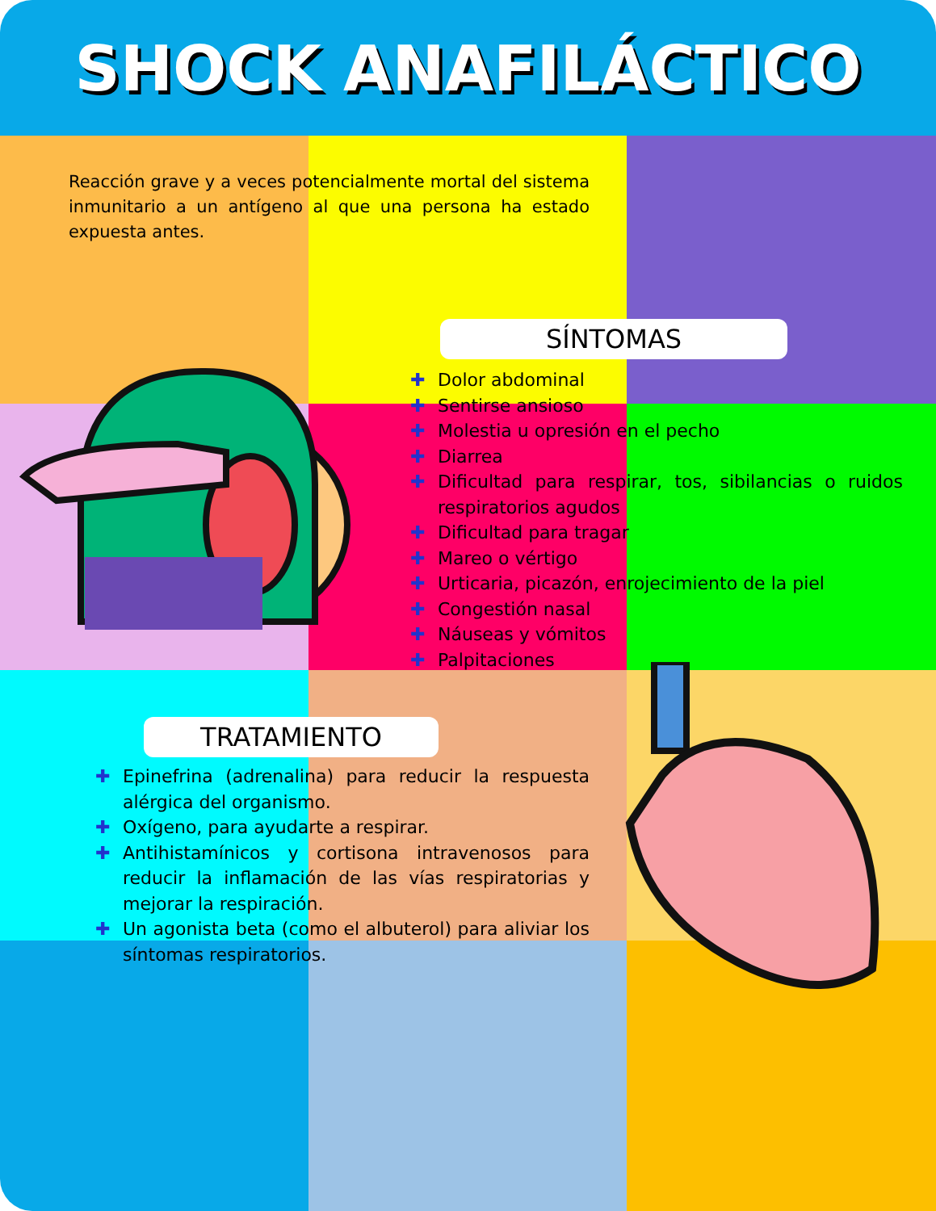SHOCK ANAFILÁCTICO
Reacción grave y a veces potencialmente mortal del sistema inmunitario a un antígeno al que una persona ha estado expuesta antes.
SÍNTOMAS
✚ Dolor abdominal
✚ Sentirse ansioso
✚ Molestia u opresión en el pecho
✚ Diarrea
✚ Dificultad para respirar, tos, sibilancias o ruidos respiratorios agudos
✚ Dificultad para tragar
✚ Mareo o vértigo
✚ Urticaria, picazón, enrojecimiento de la piel
✚ Congestión nasal
✚ Náuseas y vómitos
✚ Palpitaciones
TRATAMIENTO
✚ Epinefrina (adrenalina) para reducir la respuesta alérgica del organismo.
✚ Oxígeno, para ayudarte a respirar.
✚ Antihistamínicos y cortisona intravenosos para reducir la inflamación de las vías respiratorias y mejorar la respiración.
✚ Un agonista beta (como el albuterol) para aliviar los síntomas respiratorios.